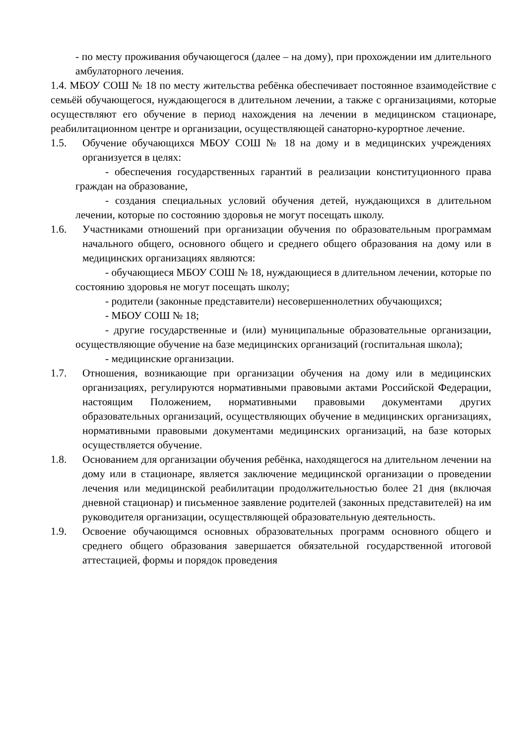- по месту проживания обучающегося (далее – на дому), при прохождении им длительного амбулаторного лечения.
1.4. МБОУ СОШ № 18 по месту жительства ребёнка обеспечивает постоянное взаимодействие с семьёй обучающегося, нуждающегося в длительном лечении, а также с организациями, которые осуществляют его обучение в период нахождения на лечении в медицинском стационаре, реабилитационном центре и организации, осуществляющей санаторно-курортное лечение.
1.5. Обучение обучающихся МБОУ СОШ № 18 на дому и в медицинских учреждениях организуется в целях:
- обеспечения государственных гарантий в реализации конституционного права граждан на образование,
- создания специальных условий обучения детей, нуждающихся в длительном лечении, которые по состоянию здоровья не могут посещать школу.
1.6. Участниками отношений при организации обучения по образовательным программам начального общего, основного общего и среднего общего образования на дому или в медицинских организациях являются:
- обучающиеся МБОУ СОШ № 18, нуждающиеся в длительном лечении, которые по состоянию здоровья не могут посещать школу;
- родители (законные представители) несовершеннолетних обучающихся;
- МБОУ СОШ № 18;
- другие государственные и (или) муниципальные образовательные организации, осуществляющие обучение на базе медицинских организаций (госпитальная школа);
- медицинские организации.
1.7. Отношения, возникающие при организации обучения на дому или в медицинских организациях, регулируются нормативными правовыми актами Российской Федерации, настоящим Положением, нормативными правовыми документами других образовательных организаций, осуществляющих обучение в медицинских организациях, нормативными правовыми документами медицинских организаций, на базе которых осуществляется обучение.
1.8. Основанием для организации обучения ребёнка, находящегося на длительном лечении на дому или в стационаре, является заключение медицинской организации о проведении лечения или медицинской реабилитации продолжительностью более 21 дня (включая дневной стационар) и письменное заявление родителей (законных представителей) на им руководителя организации, осуществляющей образовательную деятельность.
1.9. Освоение обучающимся основных образовательных программ основного общего и среднего общего образования завершается обязательной государственной итоговой аттестацией, формы и порядок проведения